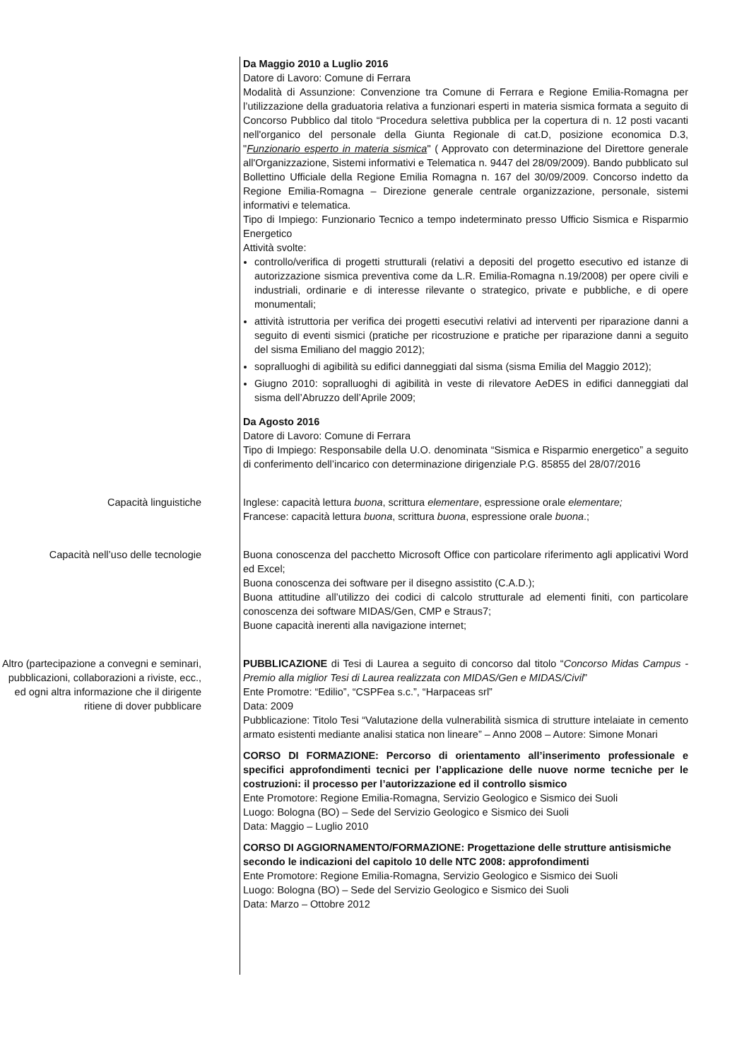Da Maggio 2010 a Luglio 2016
Datore di Lavoro: Comune di Ferrara
Modalità di Assunzione: Convenzione tra Comune di Ferrara e Regione Emilia-Romagna per l’utilizzazione della graduatoria relativa a funzionari esperti in materia sismica formata a seguito di Concorso Pubblico dal titolo “Procedura selettiva pubblica per la copertura di n. 12 posti vacanti nell'organico del personale della Giunta Regionale di cat.D, posizione economica D.3, "Funzionario esperto in materia sismica" ( Approvato con determinazione del Direttore generale all'Organizzazione, Sistemi informativi e Telematica n. 9447 del 28/09/2009). Bando pubblicato sul Bollettino Ufficiale della Regione Emilia Romagna n. 167 del 30/09/2009. Concorso indetto da Regione Emilia-Romagna – Direzione generale centrale organizzazione, personale, sistemi informativi e telematica.
Tipo di Impiego: Funzionario Tecnico a tempo indeterminato presso Ufficio Sismica e Risparmio Energetico
Attività svolte:
controllo/verifica di progetti strutturali (relativi a depositi del progetto esecutivo ed istanze di autorizzazione sismica preventiva come da L.R. Emilia-Romagna n.19/2008) per opere civili e industriali, ordinarie e di interesse rilevante o strategico, private e pubbliche, e di opere monumentali;
attività istruttoria per verifica dei progetti esecutivi relativi ad interventi per riparazione danni a seguito di eventi sismici (pratiche per ricostruzione e pratiche per riparazione danni a seguito del sisma Emiliano del maggio 2012);
sopralluoghi di agibilità su edifici danneggiati dal sisma (sisma Emilia del Maggio 2012);
Giugno 2010: sopralluoghi di agibilità in veste di rilevatore AeDES in edifici danneggiati dal sisma dell’Abruzzo dell’Aprile 2009;
Da Agosto 2016
Datore di Lavoro: Comune di Ferrara
Tipo di Impiego: Responsabile della U.O. denominata “Sismica e Risparmio energetico” a seguito di conferimento dell’incarico con determinazione dirigenziale P.G. 85855 del 28/07/2016
Capacità linguistiche Inglese: capacità lettura buona, scrittura elementare, espressione orale elementare;
Francese: capacità lettura buona, scrittura buona, espressione orale buona.;
Capacità nell’uso delle tecnologie Buona conoscenza del pacchetto Microsoft Office con particolare riferimento agli applicativi Word ed Excel;
Buona conoscenza dei software per il disegno assistito (C.A.D.);
Buona attitudine all’utilizzo dei codici di calcolo strutturale ad elementi finiti, con particolare conoscenza dei software MIDAS/Gen, CMP e Straus7;
Buone capacità inerenti alla navigazione internet;
Altro (partecipazione a convegni e seminari, pubblicazioni, collaborazioni a riviste, ecc., ed ogni altra informazione che il dirigente ritiene di dover pubblicare
PUBBLICAZIONE di Tesi di Laurea a seguito di concorso dal titolo “Concorso Midas Campus - Premio alla miglior Tesi di Laurea realizzata con MIDAS/Gen e MIDAS/Civil”
Ente Promotre: “Edilio”, “CSPFea s.c.”, “Harpaceas srl”
Data: 2009
Pubblicazione: Titolo Tesi “Valutazione della vulnerabilità sismica di strutture intelaiate in cemento armato esistenti mediante analisi statica non lineare” – Anno 2008 – Autore: Simone Monari
CORSO DI FORMAZIONE: Percorso di orientamento all’inserimento professionale e specifici approfondimenti tecnici per l’applicazione delle nuove norme tecniche per le costruzioni: il processo per l’autorizzazione ed il controllo sismico
Ente Promotore: Regione Emilia-Romagna, Servizio Geologico e Sismico dei Suoli
Luogo: Bologna (BO) – Sede del Servizio Geologico e Sismico dei Suoli
Data: Maggio – Luglio 2010
CORSO DI AGGIORNAMENTO/FORMAZIONE: Progettazione delle strutture antisismiche secondo le indicazioni del capitolo 10 delle NTC 2008: approfondimenti
Ente Promotore: Regione Emilia-Romagna, Servizio Geologico e Sismico dei Suoli
Luogo: Bologna (BO) – Sede del Servizio Geologico e Sismico dei Suoli
Data: Marzo – Ottobre 2012